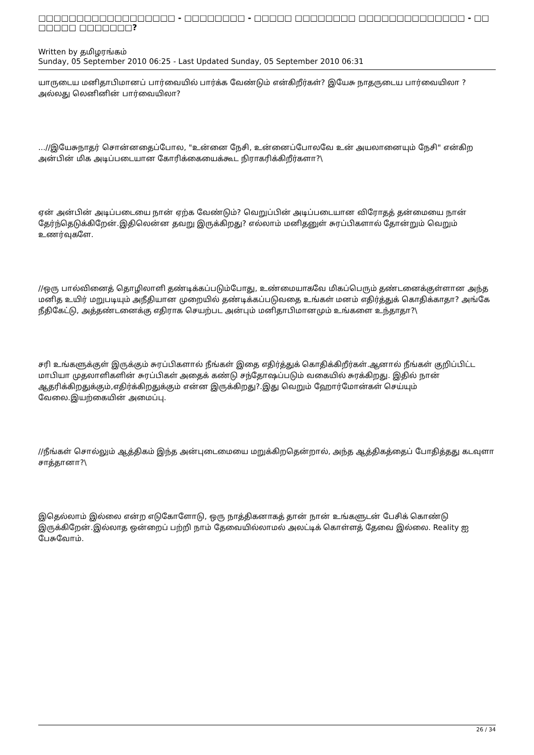□□□□□□□□□□□□□□□□□□ - □□□□□□□□ - □□□□□ □□□□□□□□ □□□□□□□□□□□□□□ - □□ □□□□□ □□□□□□□?
Written by தமிழரங்கம்
Sunday, 05 September 2010 06:25 - Last Updated Sunday, 05 September 2010 06:31
யாருடைய மனிதாபிமானப் பார்வையில் பார்க்க வேண்டும் என்கிறீர்கள்? இயேசு நாதருடைய பார்வையிலா ?அல்லது லெனினின் பார்வையிலா?
...//இயேசுநாதர் சொன்னதைப்போல, "உன்னை நேசி, உன்னைப்போலவே உன் அயலானையும் நேசி" என்கிற அன்பின் மிக அடிப்படையான கோரிக்கையைக்கூட நிராகரிக்கிறீர்களா?\
ஏன் அன்பின் அடிப்படையை நான் ஏற்க வேண்டும்? வெறுப்பின் அடிப்படையான விரோதத் தன்மையை நான் தேர்ந்தெடுக்கிறேன்.இதிலென்ன தவறு இருக்கிறது? எல்லாம் மனிதனுள் சுரப்பிகளால் தோன்றும் வெறும் உணர்வுகளே.
//ஒரு பால்வினைத் தொழிலாளி தண்டிக்கப்படும்போது, உண்மையாகவே மிகப்பெரும் தண்டனைக்குள்ளான அந்த மனித உயிர் மறுபடியும் அநீதியான முறையில் தண்டிக்கப்படுவதை உங்கள் மனம் எதிர்த்துக் கொதிக்காதா? அங்கே நீதிகேட்டு, அத்தண்டனைக்கு எதிராக செயற்பட அன்பும் மனிதாபிமானமும் உங்களை உந்தாதா?\
சரி உங்களுக்குள் இருக்கும் சுரப்பிகளால் நீங்கள் இதை எதிர்த்துக் கொதிக்கிறீர்கள்.ஆனால் நீங்கள் குறிப்பிட்ட மாபியா முதலாளிகளின் சுரப்பிகள் அதைக் கண்டு சந்தோஷப்படும் வகையில் சுரக்கிறது. இதில் நான் ஆதரிக்கிறதுக்கும்,எதிர்க்கிறதுக்கும் என்ன இருக்கிறது?.இது வெறும் ஹோர்மோன்கள் செய்யும் வேலை.இயற்கையின் அமைப்பு.
//நீங்கள் சொல்லும் ஆத்திகம் இந்த அன்புடைமையை மறுக்கிறதென்றால், அந்த ஆத்திகத்தைப் போதித்தது கடவுளா சாத்தானா?\
இதெல்லாம் இல்லை என்ற எடுகோளோடு, ஒரு நாத்திகனாகத் தான் நான் உங்களுடன் பேசிக் கொண்டு இருக்கிறேன்.இல்லாத ஒன்றைப் பற்றி நாம் தேவையில்லாமல் அலட்டிக் கொள்ளத் தேவை இல்லை. Reality ஐ பேசுவோம்.
26 / 34